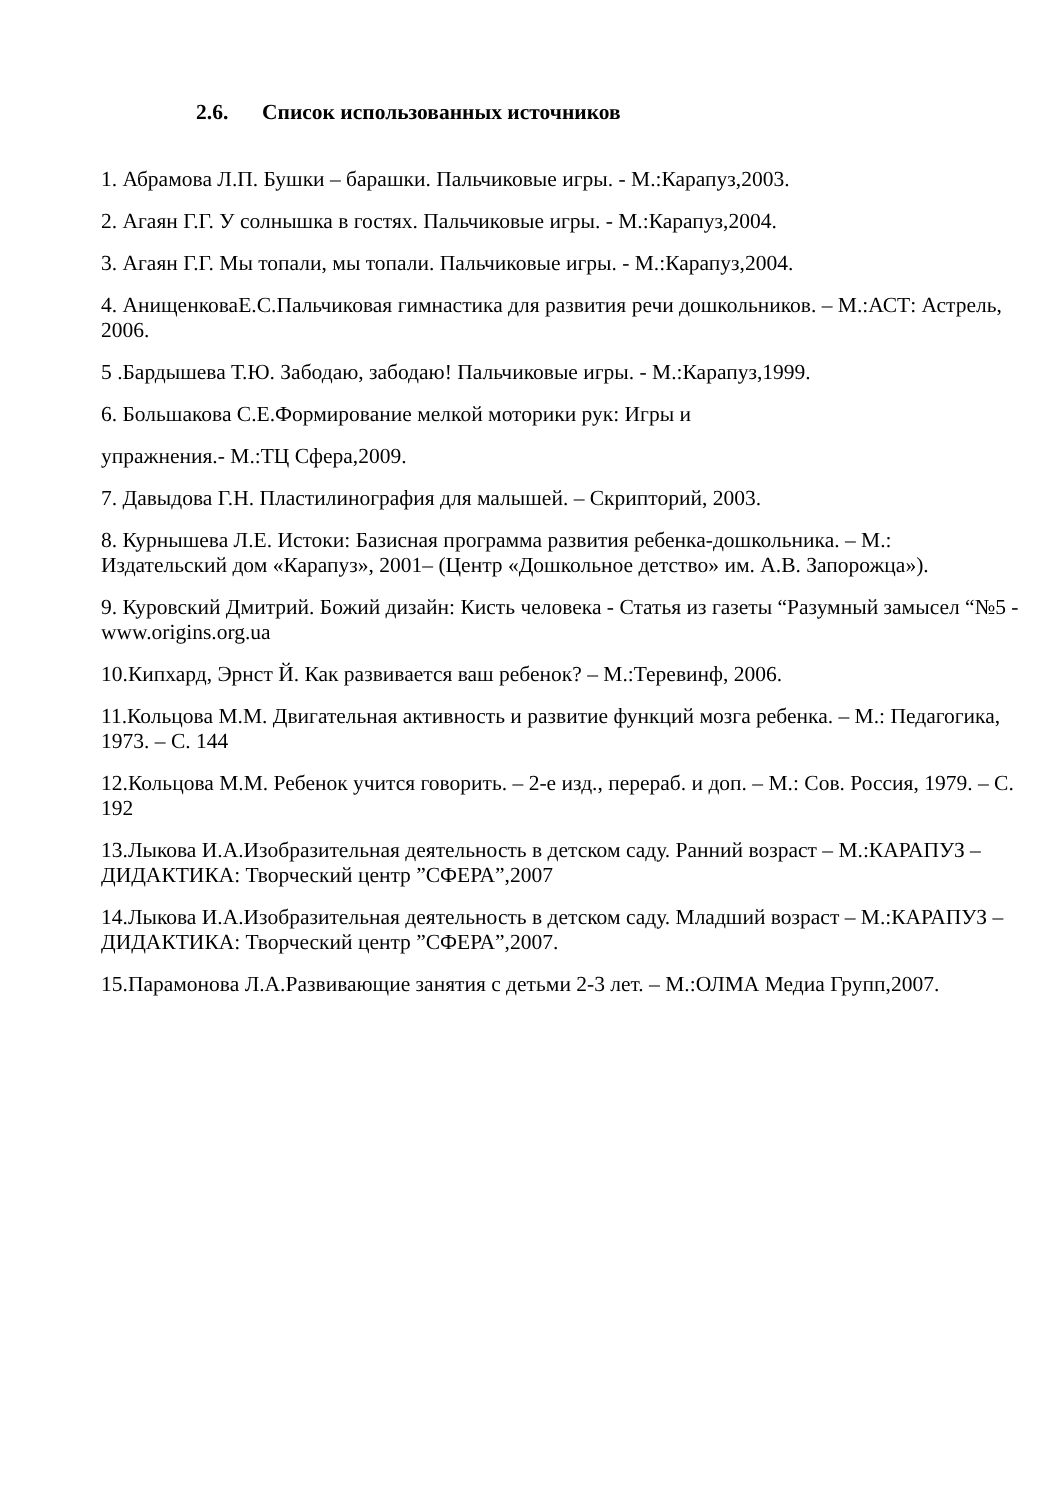2.6. Список использованных источников
1. Абрамова Л.П. Бушки – барашки. Пальчиковые игры. - М.:Карапуз,2003.
2. Агаян Г.Г. У солнышка в гостях. Пальчиковые игры. - М.:Карапуз,2004.
3. Агаян Г.Г. Мы топали, мы топали. Пальчиковые игры. - М.:Карапуз,2004.
4. АнищенковаЕ.С.Пальчиковая гимнастика для развития речи дошкольников. – М.:АСТ: Астрель, 2006.
5 .Бардышева Т.Ю. Забодаю, забодаю! Пальчиковые игры. - М.:Карапуз,1999.
6. Большакова С.Е.Формирование мелкой моторики рук: Игры и
упражнения.- М.:ТЦ Сфера,2009.
7. Давыдова Г.Н. Пластилинография для малышей. – Скрипторий, 2003.
8. Курнышева Л.Е. Истоки: Базисная программа развития ребенка-дошкольника. – М.: Издательский дом «Карапуз», 2001– (Центр «Дошкольное детство» им. А.В. Запорожца»).
9. Куровский Дмитрий. Божий дизайн: Кисть человека - Статья из газеты “Разумный замысел “№5 - www.origins.org.ua
10.Кипхард, Эрнст Й. Как развивается ваш ребенок? – М.:Теревинф, 2006.
11.Кольцова М.М. Двигательная активность и развитие функций мозга ребенка. – М.: Педагогика, 1973. – С. 144
12.Кольцова М.М. Ребенок учится говорить. – 2-е изд., перераб. и доп. – М.: Сов. Россия, 1979. – С. 192
13.Лыкова И.А.Изобразительная деятельность в детском саду. Ранний возраст – М.:КАРАПУЗ – ДИДАКТИКА: Творческий центр ”СФЕРА”,2007
14.Лыкова И.А.Изобразительная деятельность в детском саду. Младший возраст – М.:КАРАПУЗ – ДИДАКТИКА: Творческий центр ”СФЕРА”,2007.
15.Парамонова Л.А.Развивающие занятия с детьми 2-3 лет. – М.:ОЛМА Медиа Групп,2007.